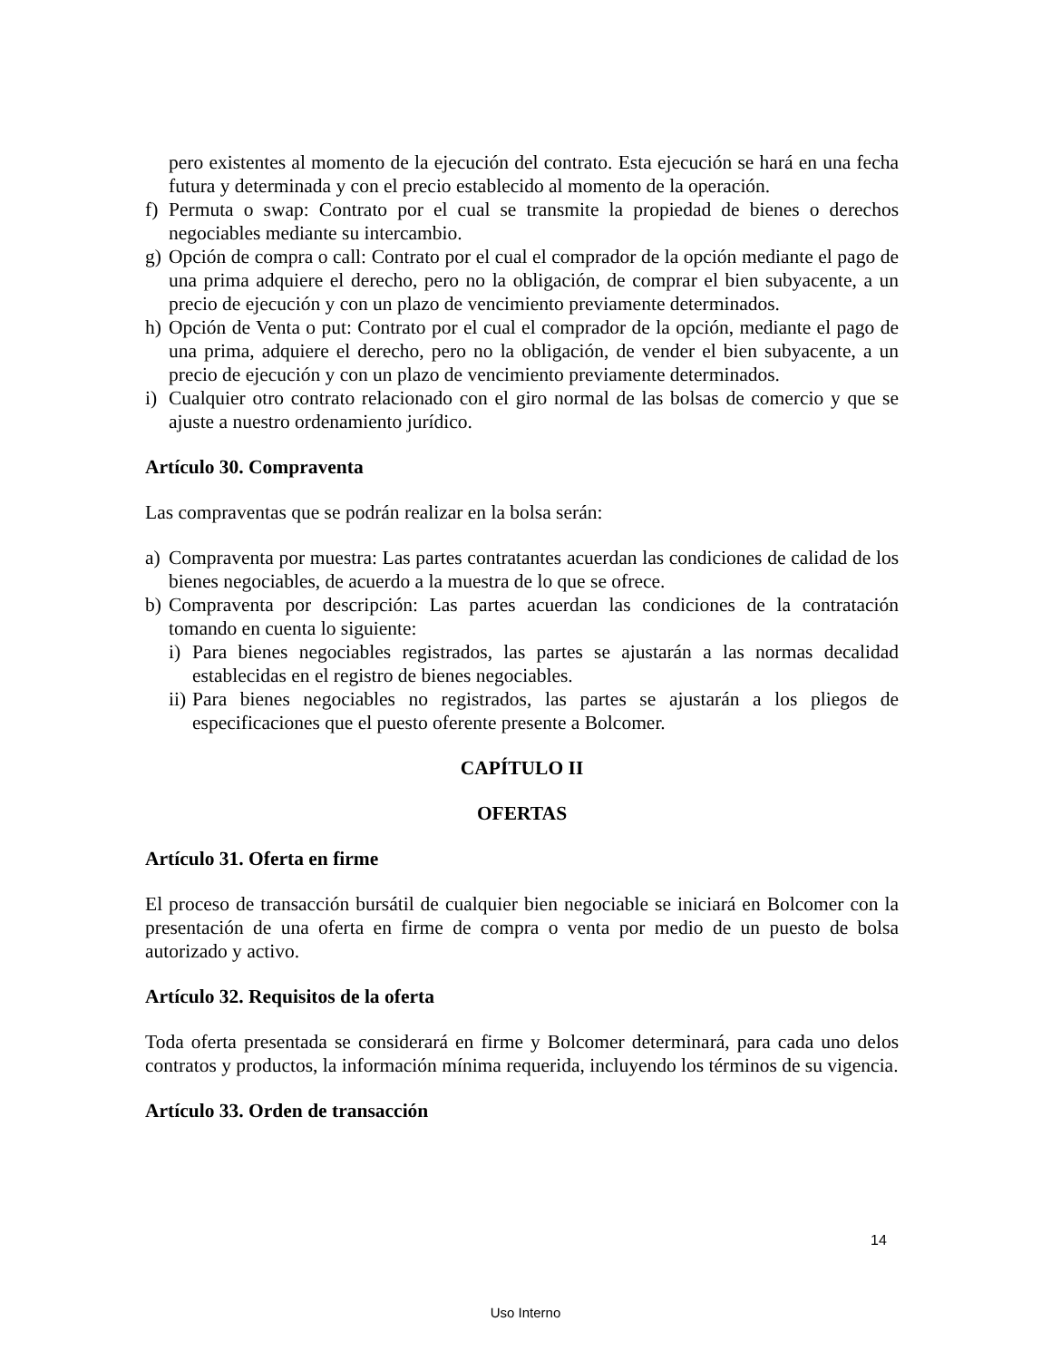pero existentes al momento de la ejecución del contrato. Esta ejecución se hará en una fecha futura y determinada y con el precio establecido al momento de la operación.
f) Permuta o swap: Contrato por el cual se transmite la propiedad de bienes o derechos negociables mediante su intercambio.
g) Opción de compra o call: Contrato por el cual el comprador de la opción mediante el pago de una prima adquiere el derecho, pero no la obligación, de comprar el bien subyacente, a un precio de ejecución y con un plazo de vencimiento previamente determinados.
h) Opción de Venta o put: Contrato por el cual el comprador de la opción, mediante el pago de una prima, adquiere el derecho, pero no la obligación, de vender el bien subyacente, a un precio de ejecución y con un plazo de vencimiento previamente determinados.
i) Cualquier otro contrato relacionado con el giro normal de las bolsas de comercio y que se ajuste a nuestro ordenamiento jurídico.
Artículo 30. Compraventa
Las compraventas que se podrán realizar en la bolsa serán:
a) Compraventa por muestra: Las partes contratantes acuerdan las condiciones de calidad de los bienes negociables, de acuerdo a la muestra de lo que se ofrece.
b) Compraventa por descripción: Las partes acuerdan las condiciones de la contratación tomando en cuenta lo siguiente:
i) Para bienes negociables registrados, las partes se ajustarán a las normas decalidad establecidas en el registro de bienes negociables.
ii) Para bienes negociables no registrados, las partes se ajustarán a los pliegos de especificaciones que el puesto oferente presente a Bolcomer.
CAPÍTULO II
OFERTAS
Artículo 31. Oferta en firme
El proceso de transacción bursátil de cualquier bien negociable se iniciará en Bolcomer con la presentación de una oferta en firme de compra o venta por medio de un puesto de bolsa autorizado y activo.
Artículo 32. Requisitos de la oferta
Toda oferta presentada se considerará en firme y Bolcomer determinará, para cada uno delos contratos y productos, la información mínima requerida, incluyendo los términos de su vigencia.
Artículo 33. Orden de transacción
14
Uso Interno